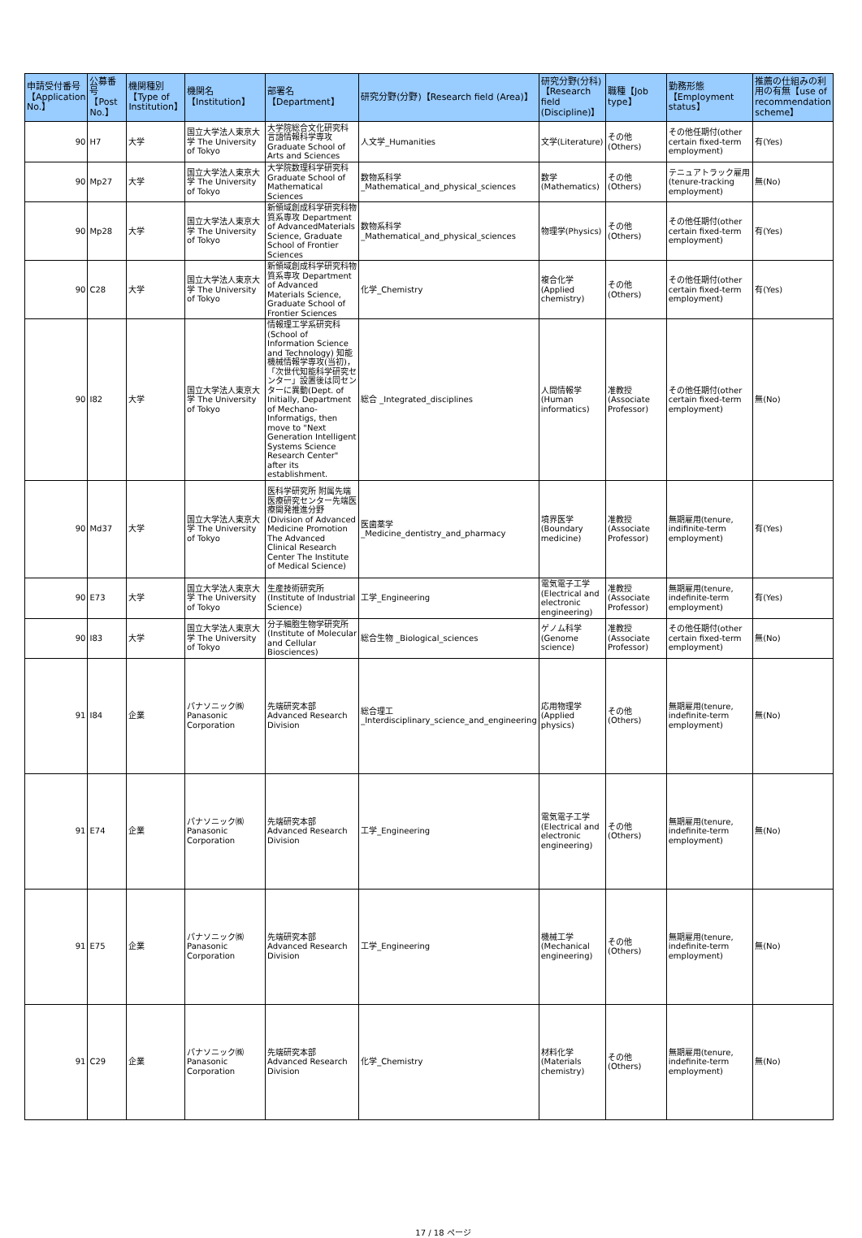| 申請受付番号【Application No.】 | 公募番号【Post No.】 | 機関種別【Type of Institution】 | 機関名【Institution】 | 部署名【Department】 | 研究分野(分野)【Research field (Area)】 | 研究分野(分科)【Research field (Discipline)】 | 職種【Job type】 | 勤務形態【Employment status】 | 推薦の仕組みの利用の有無【use of recommendation scheme】 |
| --- | --- | --- | --- | --- | --- | --- | --- | --- | --- |
| 90 | H7 | 大学 | 国立大学法人東京大学 The University of Tokyo | 大学院総合文化研究科 言語情報科学専攻 Graduate School of Arts and Sciences | 人文学_Humanities | 文学(Literature) | その他(Others) | その他任期付(other certain fixed-term employment) | 有(Yes) |
| 90 | Mp27 | 大学 | 国立大学法人東京大学 The University of Tokyo | 大学院数理科学研究科 Graduate School of Mathematical Sciences | 数物系科学 _Mathematical_and_physical_sciences | 数学 (Mathematics) | その他(Others) | テニュアトラック雇用 (tenure-tracking employment) | 無(No) |
| 90 | Mp28 | 大学 | 国立大学法人東京大学 The University of Tokyo | 新領域創成科学研究科物質系専攻 Department of AdvancedMaterials Science, Graduate School of Frontier Sciences | 数物系科学 _Mathematical_and_physical_sciences | 物理学(Physics) | その他(Others) | その他任期付(other certain fixed-term employment) | 有(Yes) |
| 90 | C28 | 大学 | 国立大学法人東京大学 The University of Tokyo | 新領域創成科学研究科物質系専攻 Department of Advanced Materials Science, Graduate School of Frontier Sciences | 化学_Chemistry | 複合化学 (Applied chemistry) | その他(Others) | その他任期付(other certain fixed-term employment) | 有(Yes) |
| 90 | I82 | 大学 | 国立大学法人東京大学 The University of Tokyo | 情報理工学系研究科 (School of Information Science and Technology) 知能機械情報学専攻(当初)，「次世代知能科学研究センター」設置後は同センターに異動(Dept. of Initially, Department of Mechano-Informatigs, then move to "Next Generation Intelligent Systems Science Research Center" after its establishment. | 総合 _Integrated_disciplines | 人間情報学 (Human informatics) | 准教授(Associate Professor) | その他任期付(other certain fixed-term employment) | 無(No) |
| 90 | Md37 | 大学 | 国立大学法人東京大学 The University of Tokyo | 医科学研究所 附属先端医療研究センター先端医療開発推進分野 (Division of Advanced Medicine Promotion The Advanced Clinical Research Center The Institute of Medical Science) | 医歯薬学 _Medicine_dentistry_and_pharmacy | 境界医学 (Boundary medicine) | 准教授(Associate Professor) | 無期雇用(tenure, indifinite-term employment) | 有(Yes) |
| 90 | E73 | 大学 | 国立大学法人東京大学 The University of Tokyo | 生産技術研究所 (Institute of Industrial Science) | 工学_Engineering | 電気電子工学 (Electrical and electronic engineering) | 准教授(Associate Professor) | 無期雇用(tenure, indefinite-term employment) | 有(Yes) |
| 90 | I83 | 大学 | 国立大学法人東京大学 The University of Tokyo | 分子細胞生物学研究所 (Institute of Molecular and Cellular Biosciences) | 総合生物 _Biological_sciences | ゲノム科学 (Genome science) | 准教授(Associate Professor) | その他任期付(other certain fixed-term employment) | 無(No) |
| 91 | I84 | 企業 | パナソニック㈱ Panasonic Corporation | 先端研究本部 Advanced Research Division | 総合理工 _Interdisciplinary_science_and_engineering | 応用物理学 (Applied physics) | その他(Others) | 無期雇用(tenure, indefinite-term employment) | 無(No) |
| 91 | E74 | 企業 | パナソニック㈱ Panasonic Corporation | 先端研究本部 Advanced Research Division | 工学_Engineering | 電気電子工学 (Electrical and electronic engineering) | その他(Others) | 無期雇用(tenure, indefinite-term employment) | 無(No) |
| 91 | E75 | 企業 | パナソニック㈱ Panasonic Corporation | 先端研究本部 Advanced Research Division | 工学_Engineering | 機械工学 (Mechanical engineering) | その他(Others) | 無期雇用(tenure, indefinite-term employment) | 無(No) |
| 91 | C29 | 企業 | パナソニック㈱ Panasonic Corporation | 先端研究本部 Advanced Research Division | 化学_Chemistry | 材料化学 (Materials chemistry) | その他(Others) | 無期雇用(tenure, indefinite-term employment) | 無(No) |
17 / 18 ページ